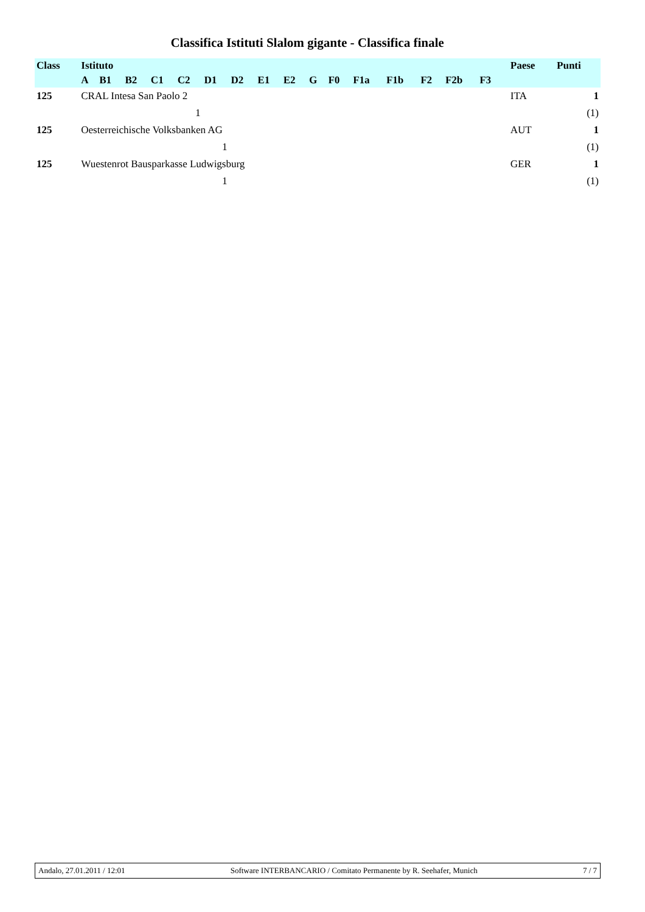Classifica Istituti Slalom gigante - Classifica finale
| Class | Istituto | | | | | | | | | | | | | | | | | Paese | Punti |
| --- | --- | --- | --- | --- | --- | --- | --- | --- | --- | --- | --- | --- | --- | --- | --- | --- | --- | --- | --- |
| | A | B1 | B2 | C1 | C2 | D1 | D2 | E1 | E2 | G | F0 | F1a | F1b | F2 | F2b | F3 | | | |
| 125 | CRAL Intesa San Paolo 2 | | | | | | | | | | | | | | | | | ITA | 1 |
| | | | | | 1 | | | | | | | | | | | | | | (1) |
| 125 | Oesterreichische Volksbanken AG | | | | | | | | | | | | | | | | | AUT | 1 |
| | | | | | | 1 | | | | | | | | | | | | | (1) |
| 125 | Wuestenrot Bausparkasse Ludwigsburg | | | | | | | | | | | | | | | | | GER | 1 |
| | | | | | | 1 | | | | | | | | | | | | | (1) |
Andalo, 27.01.2011 / 12:01 Software INTERBANCARIO / Comitato Permanente by R. Seehafer, Munich 7 / 7